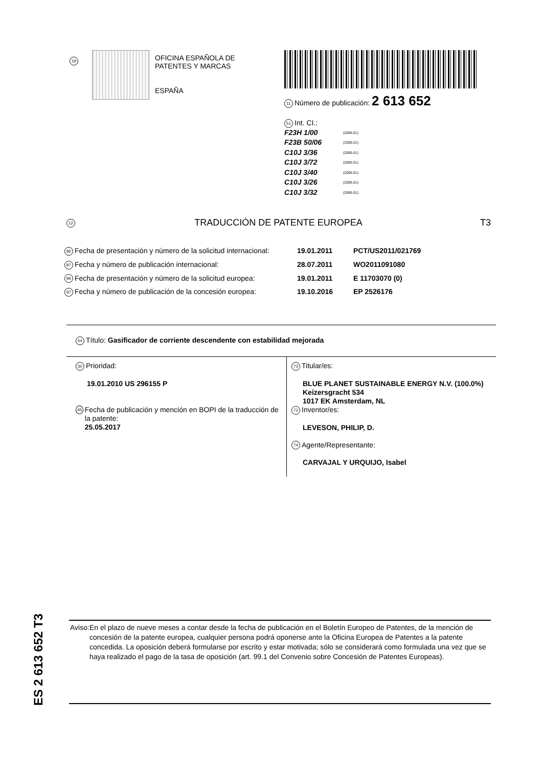19
OFICINA ESPAÑOLA DE
PATENTES Y MARCAS
ESPAÑA
11 Número de publicación: 2 613 652
51 Int. CI.:
F23H 1/00 (2006.01)
F23B 50/06 (2006.01)
C10J 3/36 (2006.01)
C10J 3/72 (2006.01)
C10J 3/40 (2006.01)
C10J 3/26 (2006.01)
C10J 3/32 (2006.01)
12 TRADUCCIÓN DE PATENTE EUROPEA T3
86 Fecha de presentación y número de la solicitud internacional: 19.01.2011 PCT/US2011/021769
87 Fecha y número de publicación internacional: 28.07.2011 WO2011091080
96 Fecha de presentación y número de la solicitud europea: 19.01.2011 E 11703070 (0)
97 Fecha y número de publicación de la concesión europea: 19.10.2016 EP 2526176
54 Título: Gasificador de corriente descendente con estabilidad mejorada
30 Prioridad:
19.01.2010 US 296155 P
45 Fecha de publicación y mención en BOPI de la traducción de la patente:
25.05.2017
73 Titular/es:
BLUE PLANET SUSTAINABLE ENERGY N.V. (100.0%)
Keizersgracht 534
1017 EK Amsterdam, NL
72 Inventor/es:
LEVESON, PHILIP, D.
74 Agente/Representante:
CARVAJAL Y URQUIJO, Isabel
ES 2 613 652 T3
Aviso: En el plazo de nueve meses a contar desde la fecha de publicación en el Boletín Europeo de Patentes, de la mención de concesión de la patente europea, cualquier persona podrá oponerse ante la Oficina Europea de Patentes a la patente concedida. La oposición deberá formularse por escrito y estar motivada; sólo se considerará como formulada una vez que se haya realizado el pago de la tasa de oposición (art. 99.1 del Convenio sobre Concesión de Patentes Europeas).